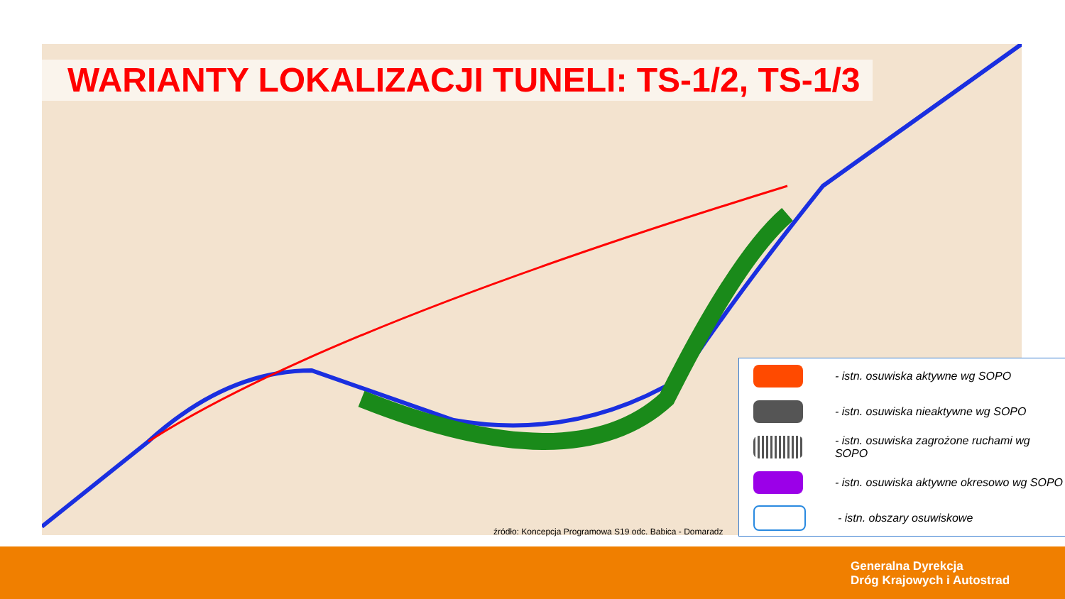WARIANTY LOKALIZACJI TUNELI: TS-1/2, TS-1/3
- istn. osuwiska aktywne wg SOPO
- istn. osuwiska nieaktywne wg SOPO
- istn. osuwiska zagrożone ruchami wg SOPO
- istn. osuwiska aktywne okresowo wg SOPO
- istn. obszary osuwiskowe
źródło: Koncepcja Programowa S19 odc. Babica - Domaradz
Generalna Dyrekcja
Dróg Krajowych i Autostrad